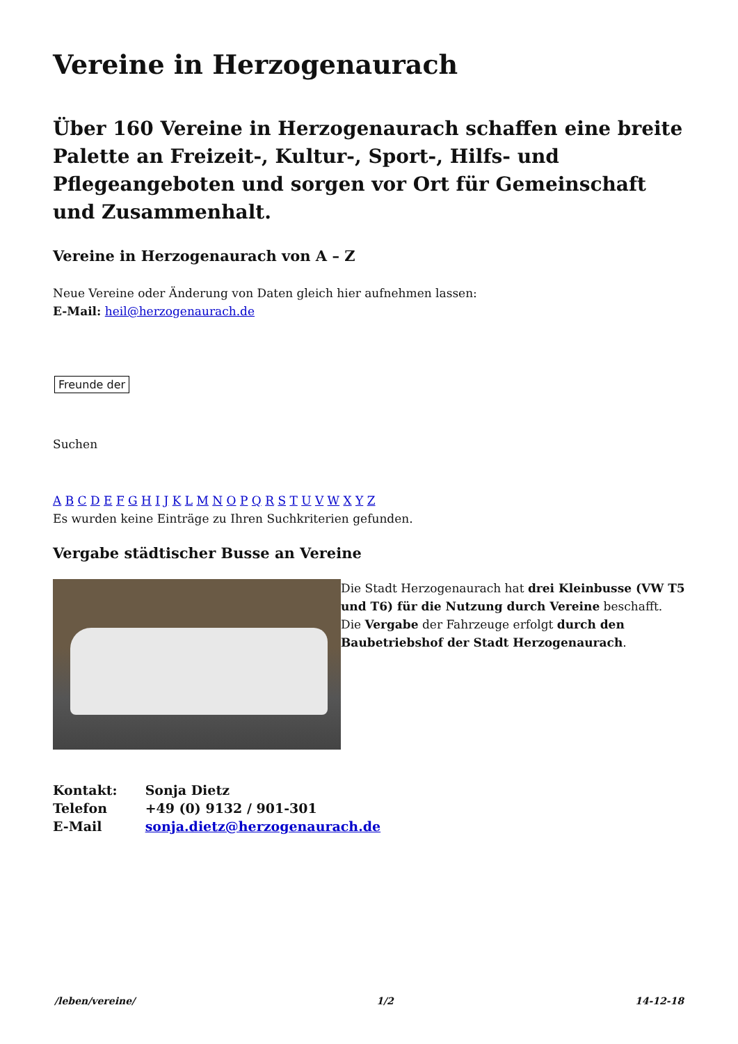Vereine in Herzogenaurach
Über 160 Vereine in Herzogenaurach schaffen eine breite Palette an Freizeit-, Kultur-, Sport-, Hilfs- und Pflegeangeboten und sorgen vor Ort für Gemeinschaft und Zusammenhalt.
Vereine in Herzogenaurach von A – Z
Neue Vereine oder Änderung von Daten gleich hier aufnehmen lassen:
E-Mail: heil@herzogenaurach.de
Freunde der
Suchen
A B C D E F G H I J K L M N O P Q R S T U V W X Y Z
Es wurden keine Einträge zu Ihren Suchkriterien gefunden.
Vergabe städtischer Busse an Vereine
Die Stadt Herzogenaurach hat drei Kleinbusse (VW T5 und T6) für die Nutzung durch Vereine beschafft. Die Vergabe der Fahrzeuge erfolgt durch den Baubetriebshof der Stadt Herzogenaurach.
| Kontakt: | Sonja Dietz |
| Telefon | +49 (0) 9132 / 901-301 |
| E-Mail | sonja.dietz@herzogenaurach.de |
/leben/vereine/ 1/2 14-12-18